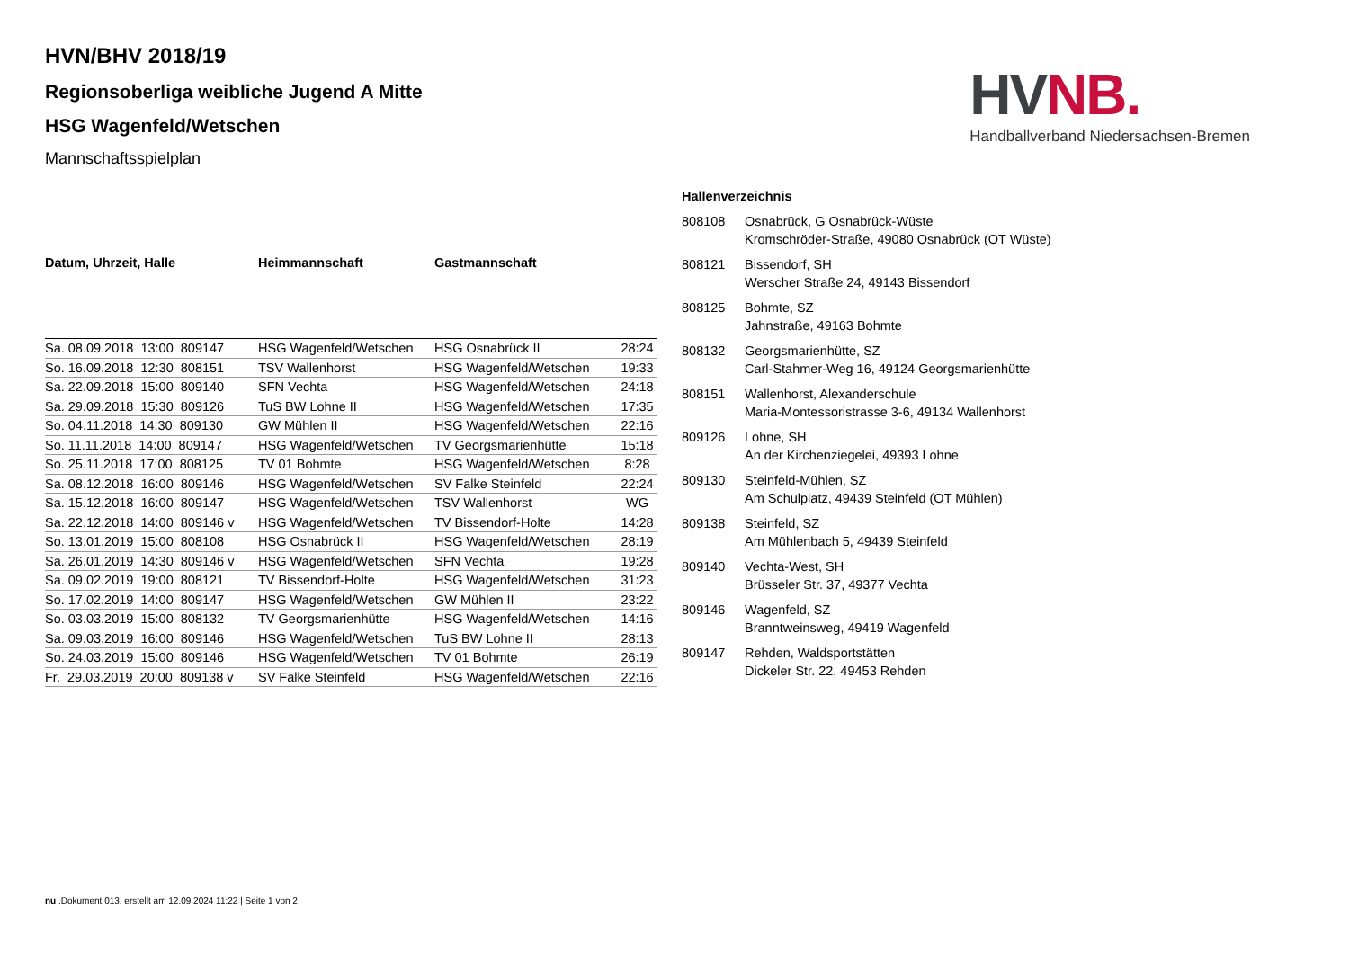HVN/BHV 2018/19
Regionsoberliga weibliche Jugend A Mitte
HSG Wagenfeld/Wetschen
Mannschaftsspielplan
HV NB.
Handballverband Niedersachsen-Bremen
| Datum, Uhrzeit, Halle | Heimmannschaft | Gastmannschaft | |
| --- | --- | --- | --- |
| Sa. 08.09.2018 13:00 809147 | HSG Wagenfeld/Wetschen | HSG Osnabrück II | 28:24 |
| So. 16.09.2018 12:30 808151 | TSV Wallenhorst | HSG Wagenfeld/Wetschen | 19:33 |
| Sa. 22.09.2018 15:00 809140 | SFN Vechta | HSG Wagenfeld/Wetschen | 24:18 |
| Sa. 29.09.2018 15:30 809126 | TuS BW Lohne II | HSG Wagenfeld/Wetschen | 17:35 |
| So. 04.11.2018 14:30 809130 | GW Mühlen II | HSG Wagenfeld/Wetschen | 22:16 |
| So. 11.11.2018 14:00 809147 | HSG Wagenfeld/Wetschen | TV Georgsmarienhütte | 15:18 |
| So. 25.11.2018 17:00 808125 | TV 01 Bohmte | HSG Wagenfeld/Wetschen | 8:28 |
| Sa. 08.12.2018 16:00 809146 | HSG Wagenfeld/Wetschen | SV Falke Steinfeld | 22:24 |
| Sa. 15.12.2018 16:00 809147 | HSG Wagenfeld/Wetschen | TSV Wallenhorst | WG |
| Sa. 22.12.2018 14:00 809146 v | HSG Wagenfeld/Wetschen | TV Bissendorf-Holte | 14:28 |
| So. 13.01.2019 15:00 808108 | HSG Osnabrück II | HSG Wagenfeld/Wetschen | 28:19 |
| Sa. 26.01.2019 14:30 809146 v | HSG Wagenfeld/Wetschen | SFN Vechta | 19:28 |
| Sa. 09.02.2019 19:00 808121 | TV Bissendorf-Holte | HSG Wagenfeld/Wetschen | 31:23 |
| So. 17.02.2019 14:00 809147 | HSG Wagenfeld/Wetschen | GW Mühlen II | 23:22 |
| So. 03.03.2019 15:00 808132 | TV Georgsmarienhütte | HSG Wagenfeld/Wetschen | 14:16 |
| Sa. 09.03.2019 16:00 809146 | HSG Wagenfeld/Wetschen | TuS BW Lohne II | 28:13 |
| So. 24.03.2019 15:00 809146 | HSG Wagenfeld/Wetschen | TV 01 Bohmte | 26:19 |
| Fr. 29.03.2019 20:00 809138 v | SV Falke Steinfeld | HSG Wagenfeld/Wetschen | 22:16 |
Hallenverzeichnis
808108 Osnabrück, G Osnabrück-Wüste
Kromschröder-Straße, 49080 Osnabrück (OT Wüste)
808121 Bissendorf, SH
Werscher Straße 24, 49143 Bissendorf
808125 Bohmte, SZ
Jahnstraße, 49163 Bohmte
808132 Georgsmarienhütte, SZ
Carl-Stahmer-Weg 16, 49124 Georgsmarienhütte
808151 Wallenhorst, Alexanderschule
Maria-Montessoristrasse 3-6, 49134 Wallenhorst
809126 Lohne, SH
An der Kirchenziegelei, 49393 Lohne
809130 Steinfeld-Mühlen, SZ
Am Schulplatz, 49439 Steinfeld (OT Mühlen)
809138 Steinfeld, SZ
Am Mühlenbach 5, 49439 Steinfeld
809140 Vechta-West, SH
Brüsseler Str. 37, 49377 Vechta
809146 Wagenfeld, SZ
Branntweinsweg, 49419 Wagenfeld
809147 Rehden, Waldsportstätten
Dickeler Str. 22, 49453 Rehden
nu .Dokument 013, erstellt am 12.09.2024 11:22 | Seite 1 von 2